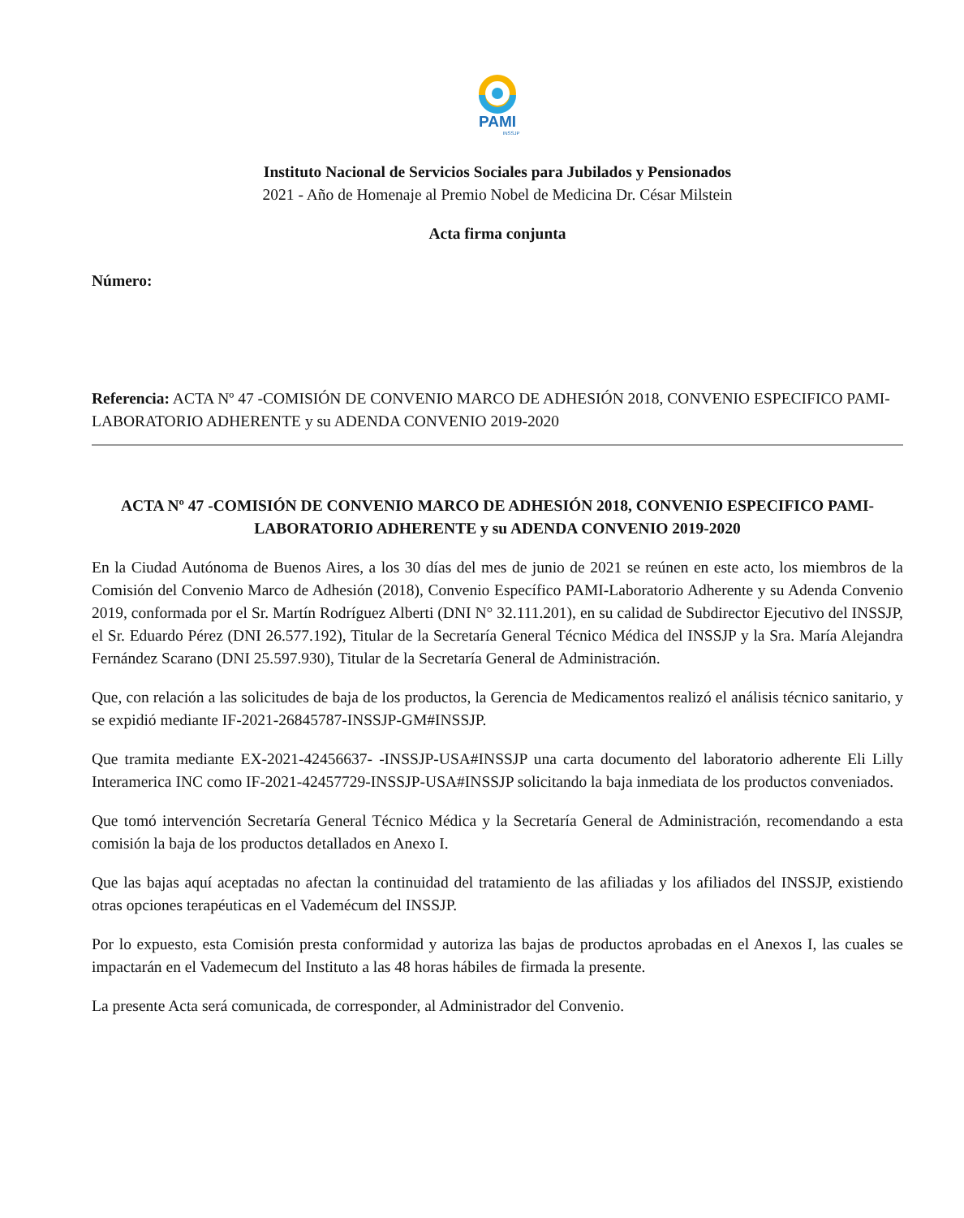PAMI
INSSJP
Instituto Nacional de Servicios Sociales para Jubilados y Pensionados
2021 - Año de Homenaje al Premio Nobel de Medicina Dr. César Milstein
Acta firma conjunta
Número:
Referencia: ACTA Nº 47 -COMISIÓN DE CONVENIO MARCO DE ADHESIÓN 2018, CONVENIO ESPECIFICO PAMI-LABORATORIO ADHERENTE y su ADENDA CONVENIO 2019-2020
ACTA Nº 47 -COMISIÓN DE CONVENIO MARCO DE ADHESIÓN 2018, CONVENIO ESPECIFICO PAMI-LABORATORIO ADHERENTE y su ADENDA CONVENIO 2019-2020
En la Ciudad Autónoma de Buenos Aires, a los 30 días del mes de junio de 2021 se reúnen en este acto, los miembros de la Comisión del Convenio Marco de Adhesión (2018), Convenio Específico PAMI-Laboratorio Adherente y su Adenda Convenio 2019, conformada por el Sr. Martín Rodríguez Alberti (DNI N° 32.111.201), en su calidad de Subdirector Ejecutivo del INSSJP, el Sr. Eduardo Pérez (DNI 26.577.192), Titular de la Secretaría General Técnico Médica del INSSJP y la Sra. María Alejandra Fernández Scarano (DNI 25.597.930), Titular de la Secretaría General de Administración.
Que, con relación a las solicitudes de baja de los productos, la Gerencia de Medicamentos realizó el análisis técnico sanitario, y se expidió mediante IF-2021-26845787-INSSJP-GM#INSSJP.
Que tramita mediante EX-2021-42456637- -INSSJP-USA#INSSJP una carta documento del laboratorio adherente Eli Lilly Interamerica INC como IF-2021-42457729-INSSJP-USA#INSSJP solicitando la baja inmediata de los productos conveniados.
Que tomó intervención Secretaría General Técnico Médica y la Secretaría General de Administración, recomendando a esta comisión la baja de los productos detallados en Anexo I.
Que las bajas aquí aceptadas no afectan la continuidad del tratamiento de las afiliadas y los afiliados del INSSJP, existiendo otras opciones terapéuticas en el Vademécum del INSSJP.
Por lo expuesto, esta Comisión presta conformidad y autoriza las bajas de productos aprobadas en el Anexos I, las cuales se impactarán en el Vademecum del Instituto a las 48 horas hábiles de firmada la presente.
La presente Acta será comunicada, de corresponder, al Administrador del Convenio.